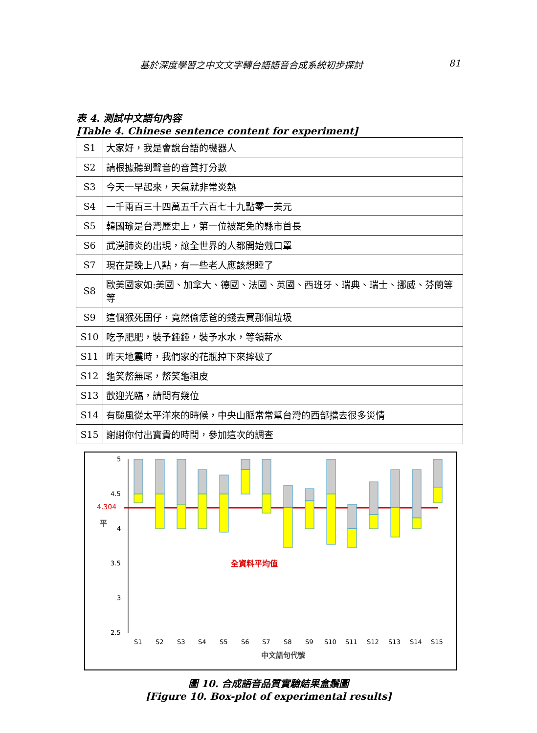基於深度學習之中文文字轉台語語音合成系統初步探討 81
表 4. 測試中文語句內容
[Table 4. Chinese sentence content for experiment]
| S1 | 大家好，我是會說台語的機器人 |
| S2 | 請根據聽到聲音的音質打分數 |
| S3 | 今天一早起來，天氣就非常炎熱 |
| S4 | 一千兩百三十四萬五千六百七十九點零一美元 |
| S5 | 韓國瑜是台灣歷史上，第一位被罷免的縣市首長 |
| S6 | 武漢肺炎的出現，讓全世界的人都開始戴口罩 |
| S7 | 現在是晚上八點，有一些老人應該想睡了 |
| S8 | 歐美國家如:美國、加拿大、德國、法國、英國、西班牙、瑞典、瑞士、挪威、芬蘭等等 |
| S9 | 這個猴死囝仔，竟然偷恁爸的錢去買那個垃圾 |
| S10 | 吃予肥肥，裝予錘錘，裝予水水，等領薪水 |
| S11 | 昨天地震時，我們家的花瓶掉下來摔破了 |
| S12 | 龜笑鱉無尾，鱉笑龜粗皮 |
| S13 | 歡迎光臨，請問有幾位 |
| S14 | 有颱風從太平洋來的時候，中央山脈常常幫台灣的西部擋去很多災情 |
| S15 | 謝謝你付出寶貴的時間，參加這次的調查 |
5
4.5
4
3.5
3
2.5
4.304
全資料平均值
平
S1
S2
S3
S4
S5
S6
S7
S8
S9
S10
S11
S12
S13
S14
S15
中文語句代號
圖 10. 合成語音品質實驗結果盒鬚圖
[Figure 10. Box-plot of experimental results]